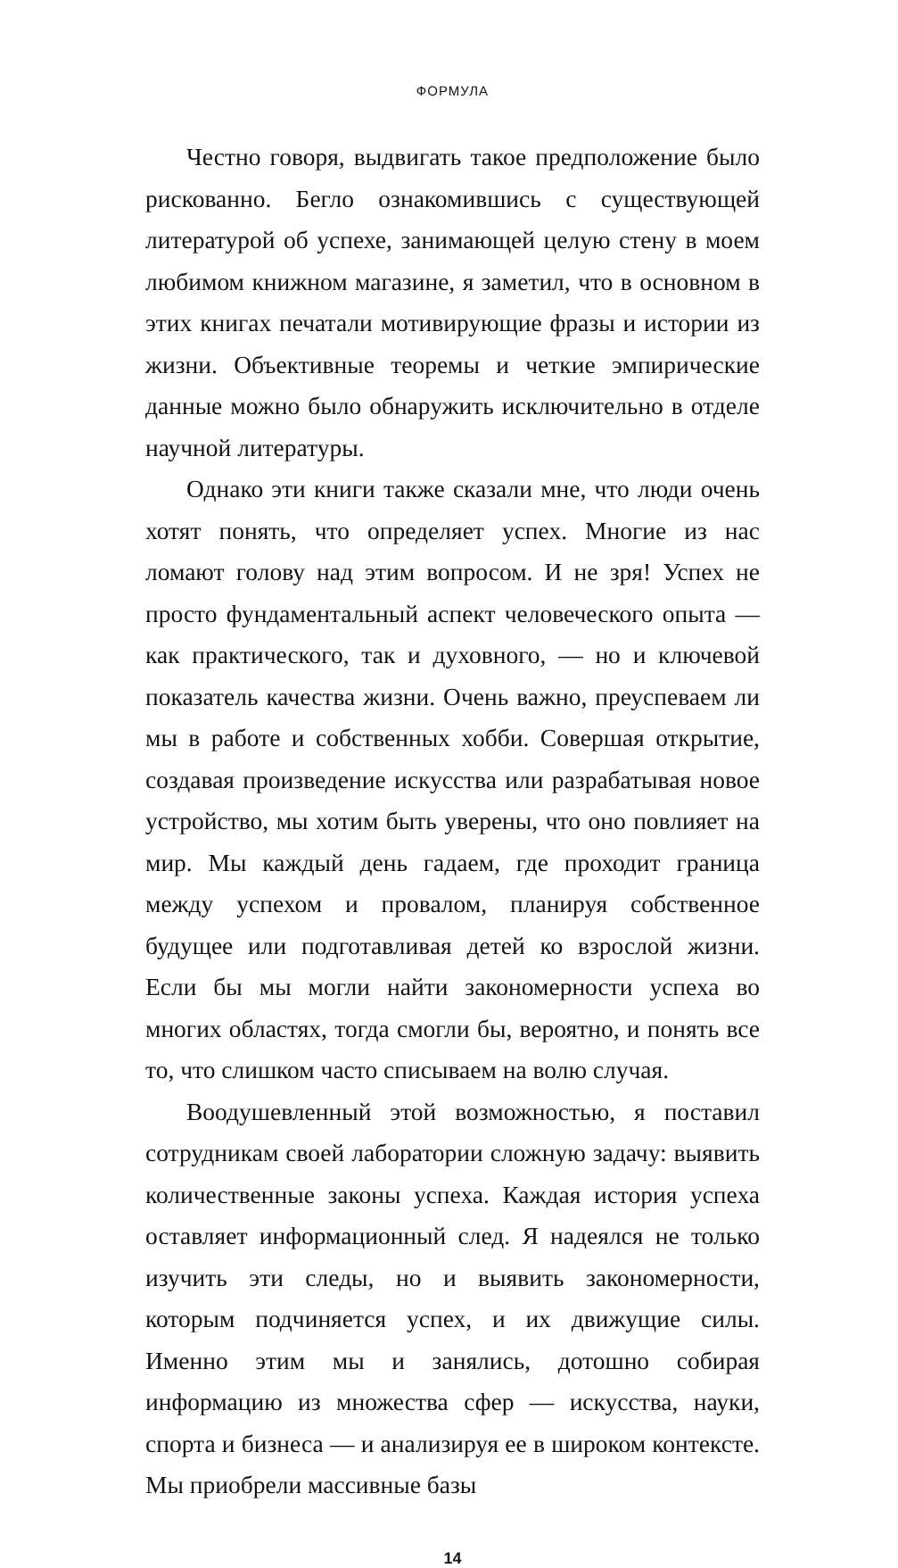ФОРМУЛА
Честно говоря, выдвигать такое предположение было рискованно. Бегло ознакомившись с существующей литературой об успехе, занимающей целую стену в моем любимом книжном магазине, я заметил, что в основном в этих книгах печатали мотивирующие фразы и истории из жизни. Объективные теоремы и четкие эмпирические данные можно было обнаружить исключительно в отделе научной литературы.
Однако эти книги также сказали мне, что люди очень хотят понять, что определяет успех. Многие из нас ломают голову над этим вопросом. И не зря! Успех не просто фундаментальный аспект человеческого опыта — как практического, так и духовного, — но и ключевой показатель качества жизни. Очень важно, преуспеваем ли мы в работе и собственных хобби. Совершая открытие, создавая произведение искусства или разрабатывая новое устройство, мы хотим быть уверены, что оно повлияет на мир. Мы каждый день гадаем, где проходит граница между успехом и провалом, планируя собственное будущее или подготавливая детей ко взрослой жизни. Если бы мы могли найти закономерности успеха во многих областях, тогда смогли бы, вероятно, и понять все то, что слишком часто списываем на волю случая.
Воодушевленный этой возможностью, я поставил сотрудникам своей лаборатории сложную задачу: выявить количественные законы успеха. Каждая история успеха оставляет информационный след. Я надеялся не только изучить эти следы, но и выявить закономерности, которым подчиняется успех, и их движущие силы. Именно этим мы и занялись, дотошно собирая информацию из множества сфер — искусства, науки, спорта и бизнеса — и анализируя ее в широком контексте. Мы приобрели массивные базы
14